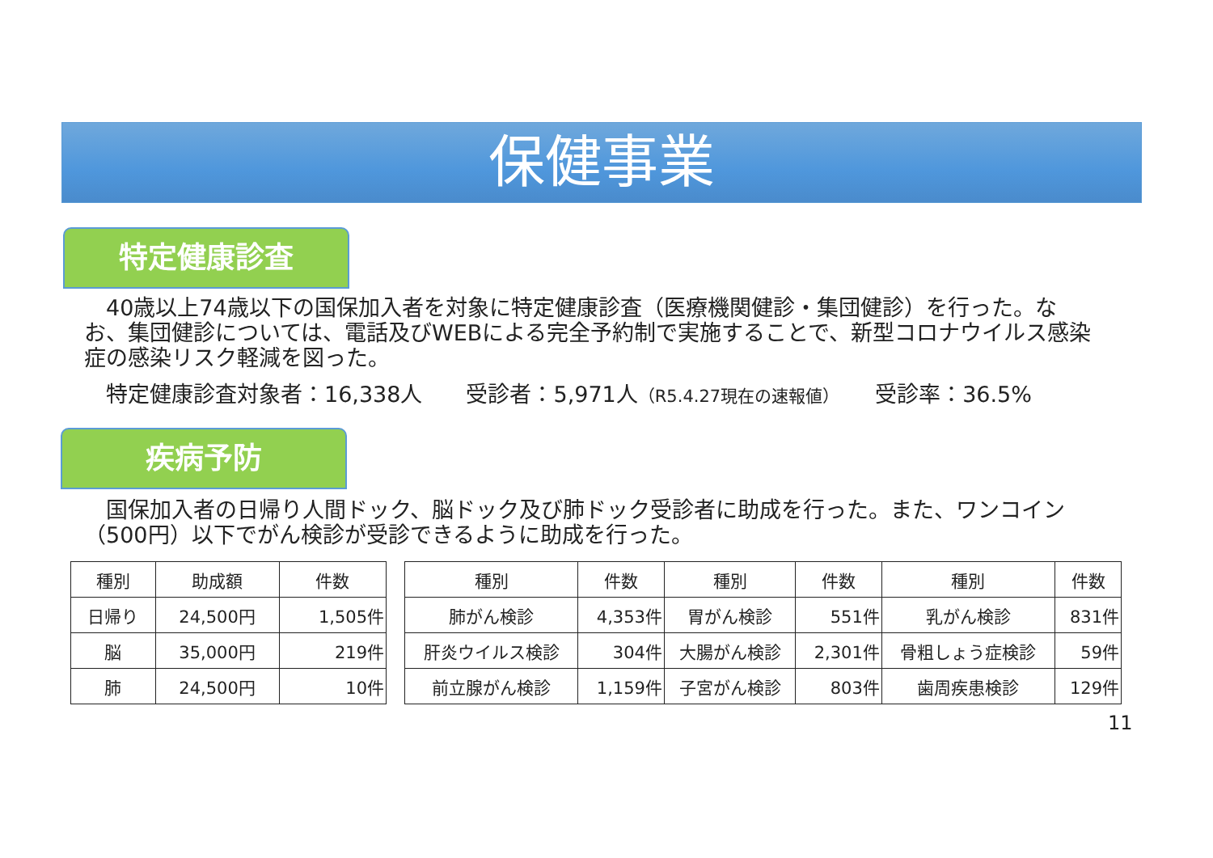保健事業
特定健康診査
　40歳以上74歳以下の国保加入者を対象に特定健康診査（医療機関健診・集団健診）を行った。なお、集団健診については、電話及びWEBによる完全予約制で実施することで、新型コロナウイルス感染症の感染リスク軽減を図った。
　特定健康診査対象者：16,338人　　受診者：5,971人（R5.4.27現在の速報値）　　受診率：36.5%
疾病予防
　国保加入者の日帰り人間ドック、脳ドック及び肺ドック受診者に助成を行った。また、ワンコイン（500円）以下でがん検診が受診できるように助成を行った。
| 種別 | 助成額 | 件数 |
| --- | --- | --- |
| 日帰り | 24,500円 | 1,505件 |
| 脳 | 35,000円 | 219件 |
| 肺 | 24,500円 | 10件 |
| 種別 | 件数 | 種別 | 件数 | 種別 | 件数 |
| --- | --- | --- | --- | --- | --- |
| 肺がん検診 | 4,353件 | 胃がん検診 | 551件 | 乳がん検診 | 831件 |
| 肝炎ウイルス検診 | 304件 | 大腸がん検診 | 2,301件 | 骨粗しょう症検診 | 59件 |
| 前立腺がん検診 | 1,159件 | 子宮がん検診 | 803件 | 歯周疾患検診 | 129件 |
11